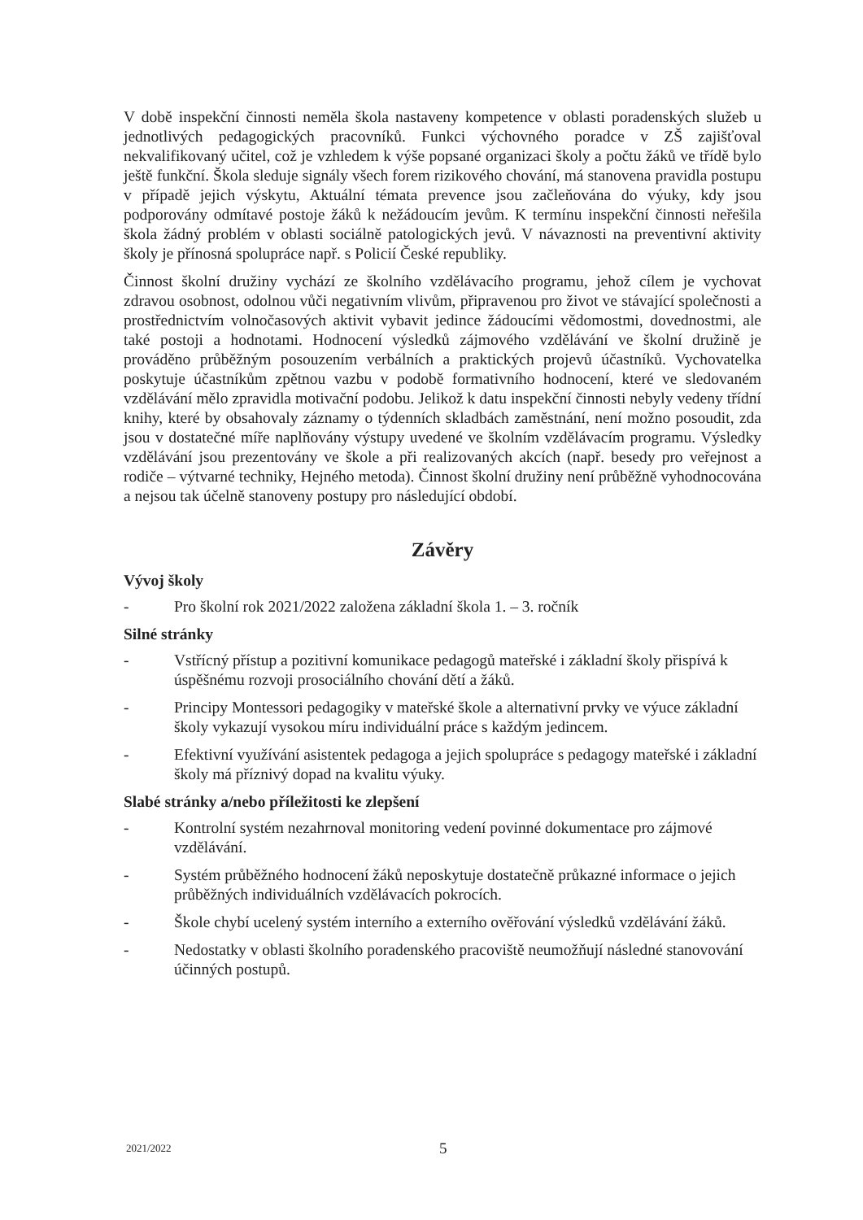V době inspekční činnosti neměla škola nastaveny kompetence v oblasti poradenských služeb u jednotlivých pedagogických pracovníků. Funkci výchovného poradce v ZŠ zajišťoval nekvalifikovaný učitel, což je vzhledem k výše popsané organizaci školy a počtu žáků ve třídě bylo ještě funkční. Škola sleduje signály všech forem rizikového chování, má stanovena pravidla postupu v případě jejich výskytu, Aktuální témata prevence jsou začleňována do výuky, kdy jsou podporovány odmítavé postoje žáků k nežádoucím jevům. K termínu inspekční činnosti neřešila škola žádný problém v oblasti sociálně patologických jevů. V návaznosti na preventivní aktivity školy je přínosná spolupráce např. s Policií České republiky.
Činnost školní družiny vychází ze školního vzdělávacího programu, jehož cílem je vychovat zdravou osobnost, odolnou vůči negativním vlivům, připravenou pro život ve stávající společnosti a prostřednictvím volnočasových aktivit vybavit jedince žádoucími vědomostmi, dovednostmi, ale také postoji a hodnotami. Hodnocení výsledků zájmového vzdělávání ve školní družině je prováděno průběžným posouzením verbálních a praktických projevů účastníků. Vychovatelka poskytuje účastníkům zpětnou vazbu v podobě formativního hodnocení, které ve sledovaném vzdělávání mělo zpravidla motivační podobu. Jelikož k datu inspekční činnosti nebyly vedeny třídní knihy, které by obsahovaly záznamy o týdenních skladbách zaměstnání, není možno posoudit, zda jsou v dostatečné míře naplňovány výstupy uvedené ve školním vzdělávacím programu. Výsledky vzdělávání jsou prezentovány ve škole a při realizovaných akcích (např. besedy pro veřejnost a rodiče – výtvarné techniky, Hejného metoda). Činnost školní družiny není průběžně vyhodnocována a nejsou tak účelně stanoveny postupy pro následující období.
Závěry
Vývoj školy
- Pro školní rok 2021/2022 založena základní škola 1. – 3. ročník
Silné stránky
- Vstřícný přístup a pozitivní komunikace pedagogů mateřské i základní školy přispívá k úspěšnému rozvoji prosociálního chování dětí a žáků.
- Principy Montessori pedagogiky v mateřské škole a alternativní prvky ve výuce základní školy vykazují vysokou míru individuální práce s každým jedincem.
- Efektivní využívání asistentek pedagoga a jejich spolupráce s pedagogy mateřské i základní školy má příznivý dopad na kvalitu výuky.
Slabé stránky a/nebo příležitosti ke zlepšení
- Kontrolní systém nezahrnoval monitoring vedení povinné dokumentace pro zájmové vzdělávání.
- Systém průběžného hodnocení žáků neposkytuje dostatečně průkazné informace o jejich průběžných individuálních vzdělávacích pokrocích.
- Škole chybí ucelený systém interního a externího ověřování výsledků vzdělávání žáků.
- Nedostatky v oblasti školního poradenského pracoviště neumožňují následné stanovování účinných postupů.
2021/2022 5